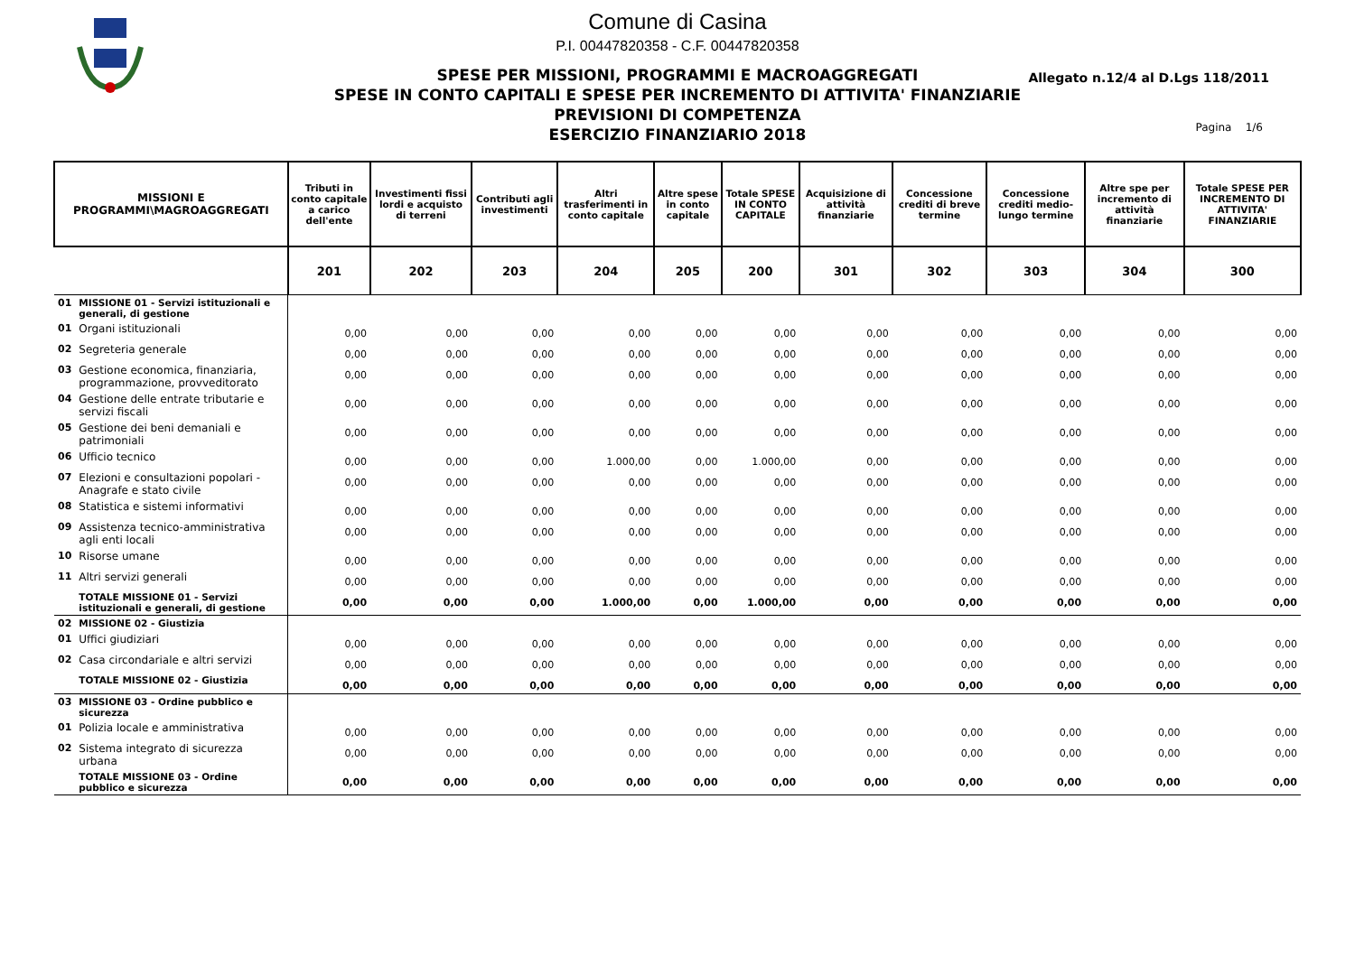Comune di Casina
P.I. 00447820358 - C.F. 00447820358
SPESE PER MISSIONI, PROGRAMMI E MACROAGGREGATI
SPESE IN CONTO CAPITALI E SPESE PER INCREMENTO DI ATTIVITA' FINANZIARIE
PREVISIONI DI COMPETENZA
ESERCIZIO FINANZIARIO 2018
Allegato n.12/4 al D.Lgs 118/2011
Pagina 1/6
| MISSIONI E PROGRAMMI\MAGROAGGREGATI | | Tributi in conto capitale a carico dell'ente | Investimenti fissi lordi e acquisto di terreni | Contributi agli investimenti | Altri trasferimenti in conto capitale | Altre spese in conto capitale | Totale SPESE IN CONTO CAPITALE | Acquisizione di attività finanziarie | Concessione crediti di breve termine | Concessione crediti medio-lungo termine | Altre spe per incremento di attività finanziarie | Totale SPESE PER INCREMENTO DI ATTIVITA' FINANZIARIE |
| --- | --- | --- | --- | --- | --- | --- | --- | --- | --- | --- | --- | --- |
| | | 201 | 202 | 203 | 204 | 205 | 200 | 301 | 302 | 303 | 304 | 300 |
| 01 | MISSIONE 01 - Servizi istituzionali e generali, di gestione | | | | | | | | | | | |
| 01 | Organi istituzionali | 0,00 | 0,00 | 0,00 | 0,00 | 0,00 | 0,00 | 0,00 | 0,00 | 0,00 | 0,00 | 0,00 |
| 02 | Segreteria generale | 0,00 | 0,00 | 0,00 | 0,00 | 0,00 | 0,00 | 0,00 | 0,00 | 0,00 | 0,00 | 0,00 |
| 03 | Gestione economica, finanziaria, programmazione, provveditorato | 0,00 | 0,00 | 0,00 | 0,00 | 0,00 | 0,00 | 0,00 | 0,00 | 0,00 | 0,00 | 0,00 |
| 04 | Gestione delle entrate tributarie e servizi fiscali | 0,00 | 0,00 | 0,00 | 0,00 | 0,00 | 0,00 | 0,00 | 0,00 | 0,00 | 0,00 | 0,00 |
| 05 | Gestione dei beni demaniali e patrimoniali | 0,00 | 0,00 | 0,00 | 0,00 | 0,00 | 0,00 | 0,00 | 0,00 | 0,00 | 0,00 | 0,00 |
| 06 | Ufficio tecnico | 0,00 | 0,00 | 0,00 | 1.000,00 | 0,00 | 1.000,00 | 0,00 | 0,00 | 0,00 | 0,00 | 0,00 |
| 07 | Elezioni e consultazioni popolari - Anagrafe e stato civile | 0,00 | 0,00 | 0,00 | 0,00 | 0,00 | 0,00 | 0,00 | 0,00 | 0,00 | 0,00 | 0,00 |
| 08 | Statistica e sistemi informativi | 0,00 | 0,00 | 0,00 | 0,00 | 0,00 | 0,00 | 0,00 | 0,00 | 0,00 | 0,00 | 0,00 |
| 09 | Assistenza tecnico-amministrativa agli enti locali | 0,00 | 0,00 | 0,00 | 0,00 | 0,00 | 0,00 | 0,00 | 0,00 | 0,00 | 0,00 | 0,00 |
| 10 | Risorse umane | 0,00 | 0,00 | 0,00 | 0,00 | 0,00 | 0,00 | 0,00 | 0,00 | 0,00 | 0,00 | 0,00 |
| 11 | Altri servizi generali | 0,00 | 0,00 | 0,00 | 0,00 | 0,00 | 0,00 | 0,00 | 0,00 | 0,00 | 0,00 | 0,00 |
| | TOTALE MISSIONE 01 - Servizi istituzionali e generali, di gestione | 0,00 | 0,00 | 0,00 | 1.000,00 | 0,00 | 1.000,00 | 0,00 | 0,00 | 0,00 | 0,00 | 0,00 |
| 02 | MISSIONE 02 - Giustizia | | | | | | | | | | | |
| 01 | Uffici giudiziari | 0,00 | 0,00 | 0,00 | 0,00 | 0,00 | 0,00 | 0,00 | 0,00 | 0,00 | 0,00 | 0,00 |
| 02 | Casa circondariale e altri servizi | 0,00 | 0,00 | 0,00 | 0,00 | 0,00 | 0,00 | 0,00 | 0,00 | 0,00 | 0,00 | 0,00 |
| | TOTALE MISSIONE 02 - Giustizia | 0,00 | 0,00 | 0,00 | 0,00 | 0,00 | 0,00 | 0,00 | 0,00 | 0,00 | 0,00 | 0,00 |
| 03 | MISSIONE 03 - Ordine pubblico e sicurezza | | | | | | | | | | | |
| 01 | Polizia locale e amministrativa | 0,00 | 0,00 | 0,00 | 0,00 | 0,00 | 0,00 | 0,00 | 0,00 | 0,00 | 0,00 | 0,00 |
| 02 | Sistema integrato di sicurezza urbana | 0,00 | 0,00 | 0,00 | 0,00 | 0,00 | 0,00 | 0,00 | 0,00 | 0,00 | 0,00 | 0,00 |
| | TOTALE MISSIONE 03 - Ordine pubblico e sicurezza | 0,00 | 0,00 | 0,00 | 0,00 | 0,00 | 0,00 | 0,00 | 0,00 | 0,00 | 0,00 | 0,00 |